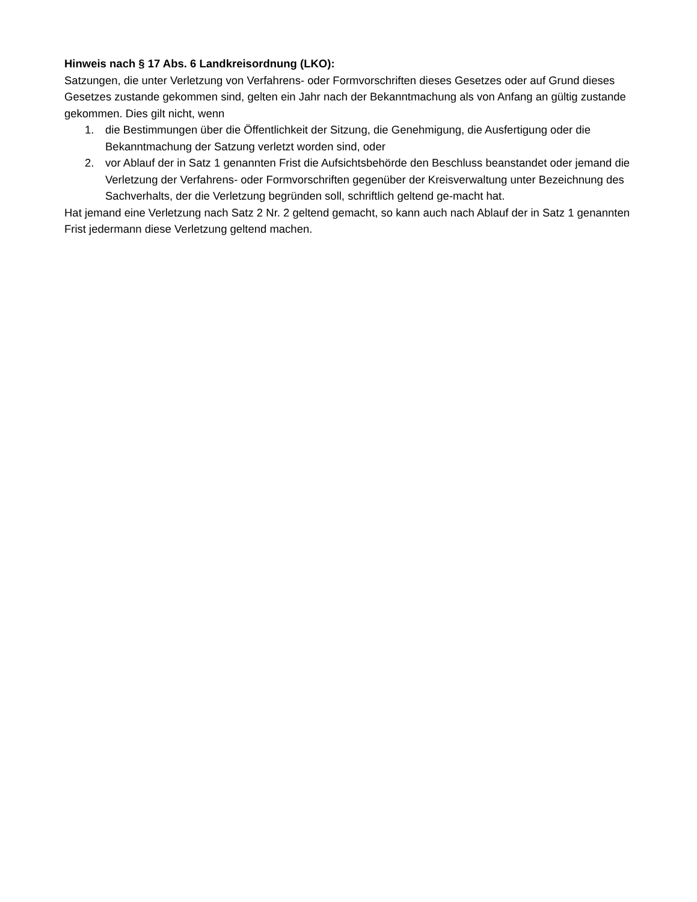Hinweis nach § 17 Abs. 6 Landkreisordnung (LKO):
Satzungen, die unter Verletzung von Verfahrens- oder Formvorschriften dieses Gesetzes oder auf Grund dieses Gesetzes zustande gekommen sind, gelten ein Jahr nach der Bekanntmachung als von Anfang an gültig zustande gekommen. Dies gilt nicht, wenn
1. die Bestimmungen über die Öffentlichkeit der Sitzung, die Genehmigung, die Ausfertigung oder die Bekanntmachung der Satzung verletzt worden sind, oder
2. vor Ablauf der in Satz 1 genannten Frist die Aufsichtsbehörde den Beschluss beanstandet oder jemand die Verletzung der Verfahrens- oder Formvorschriften gegenüber der Kreisverwaltung unter Bezeichnung des Sachverhalts, der die Verletzung begründen soll, schriftlich geltend ge-macht hat.
Hat jemand eine Verletzung nach Satz 2 Nr. 2 geltend gemacht, so kann auch nach Ablauf der in Satz 1 genannten Frist jedermann diese Verletzung geltend machen.